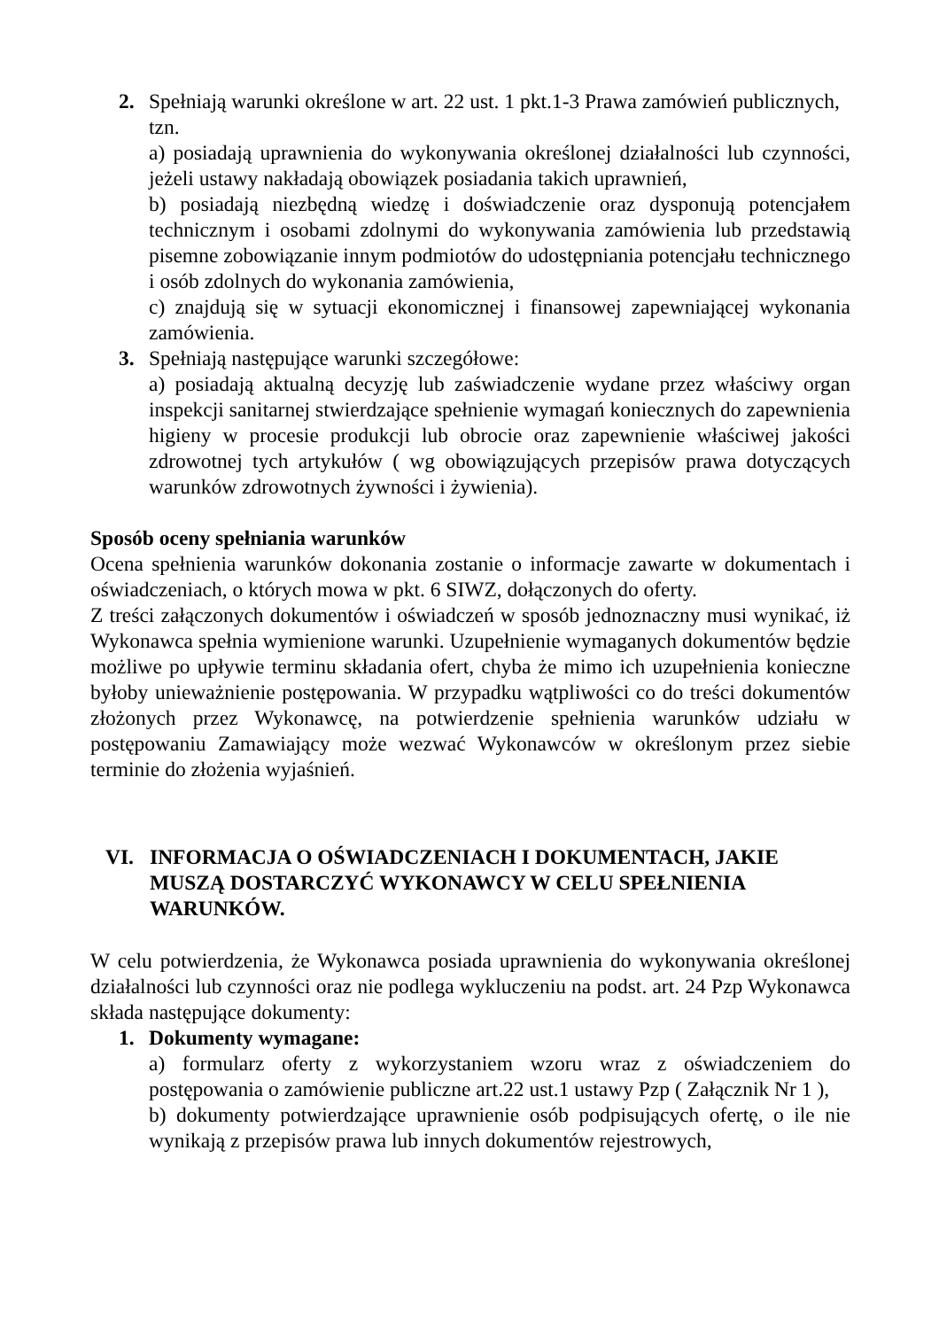2. Spełniają warunki określone w art. 22 ust. 1 pkt.1-3 Prawa zamówień publicznych,
tzn.
a) posiadają uprawnienia do wykonywania określonej działalności lub czynności, jeżeli ustawy nakładają obowiązek posiadania takich uprawnień,
b) posiadają niezbędną wiedzę i doświadczenie oraz dysponują potencjałem technicznym i osobami zdolnymi do wykonywania zamówienia lub przedstawią pisemne zobowiązanie innym podmiotów do udostępniania potencjału technicznego i osób zdolnych do wykonania zamówienia,
c) znajdują się w sytuacji ekonomicznej i finansowej zapewniającej wykonania zamówienia.
3. Spełniają następujące warunki szczegółowe:
a) posiadają aktualną decyzję lub zaświadczenie wydane przez właściwy organ inspekcji sanitarnej stwierdzające spełnienie wymagań koniecznych do zapewnienia higieny w procesie produkcji lub obrocie oraz zapewnienie właściwej jakości zdrowotnej tych artykułów ( wg obowiązujących przepisów prawa dotyczących warunków zdrowotnych żywności i żywienia).
Sposób oceny spełniania warunków
Ocena spełnienia warunków dokonania zostanie o informacje zawarte w dokumentach i oświadczeniach, o których mowa w pkt. 6 SIWZ, dołączonych do oferty.
Z treści załączonych dokumentów i oświadczeń w sposób jednoznaczny musi wynikać, iż Wykonawca spełnia wymienione warunki. Uzupełnienie wymaganych dokumentów będzie możliwe po upływie terminu składania ofert, chyba że mimo ich uzupełnienia konieczne byłoby unieważnienie postępowania. W przypadku wątpliwości co do treści dokumentów złożonych przez Wykonawcę, na potwierdzenie spełnienia warunków udziału w postępowaniu Zamawiający może wezwać Wykonawców w określonym przez siebie terminie do złożenia wyjaśnień.
VI. INFORMACJA O OŚWIADCZENIACH I DOKUMENTACH, JAKIE MUSZĄ DOSTARCZYĆ WYKONAWCY W CELU SPEŁNIENIA WARUNKÓW.
W celu potwierdzenia, że Wykonawca posiada uprawnienia do wykonywania określonej działalności lub czynności oraz nie podlega wykluczeniu na podst. art. 24 Pzp Wykonawca składa następujące dokumenty:
1. Dokumenty wymagane:
a) formularz oferty z wykorzystaniem wzoru wraz z oświadczeniem do postępowania o zamówienie publiczne art.22 ust.1 ustawy Pzp ( Załącznik Nr 1 ),
b) dokumenty potwierdzające uprawnienie osób podpisujących ofertę, o ile nie wynikają z przepisów prawa lub innych dokumentów rejestrowych,